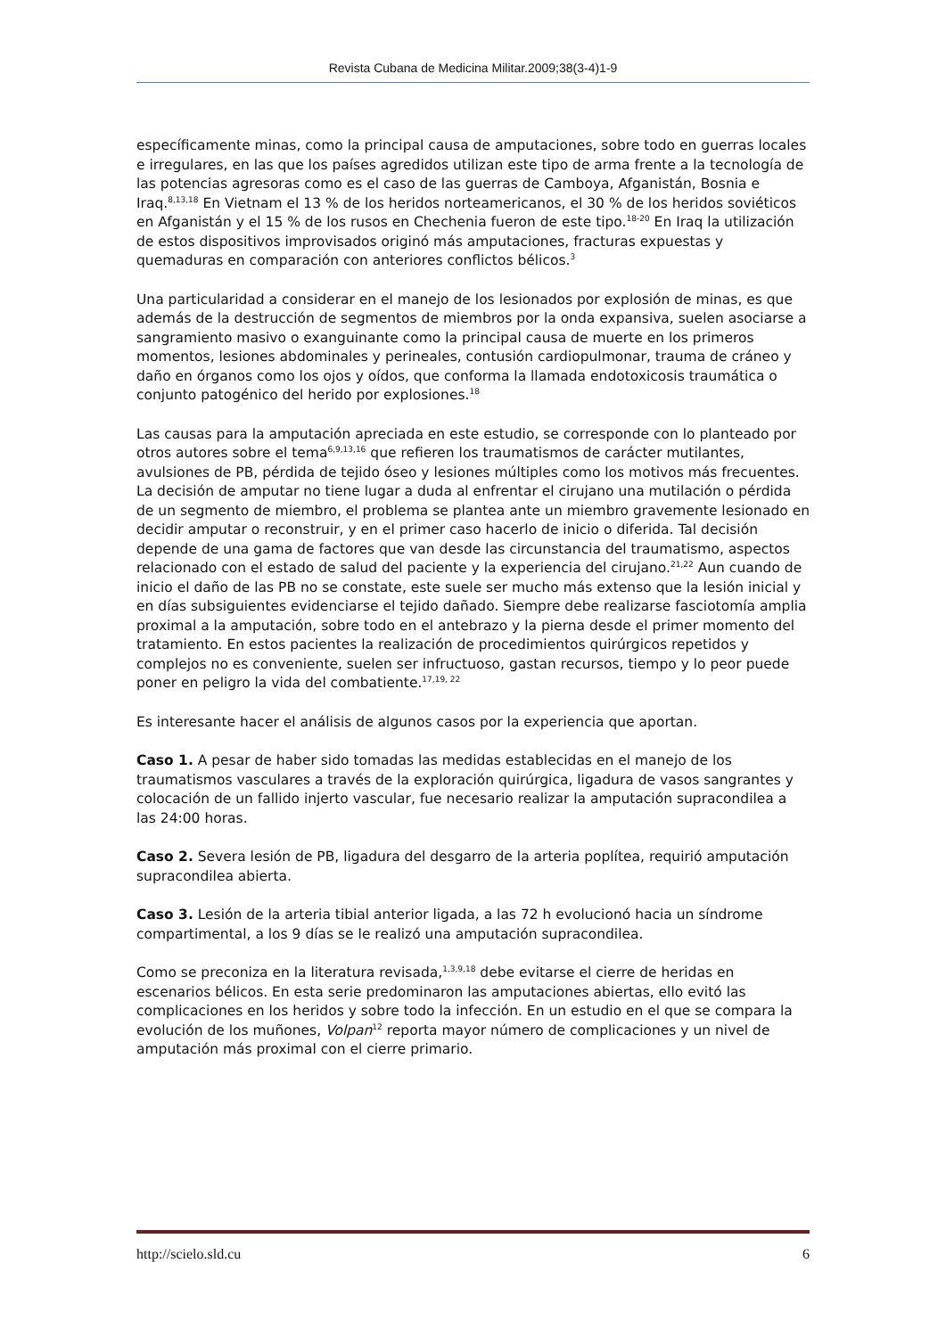Revista Cubana de Medicina Militar.2009;38(3-4)1-9
específicamente minas, como la principal causa de amputaciones, sobre todo en guerras locales e irregulares, en las que los países agredidos utilizan este tipo de arma frente a la tecnología de las potencias agresoras como es el caso de las guerras de Camboya, Afganistán, Bosnia e Iraq.<sup>8,13,18</sup> En Vietnam el 13 % de los heridos norteamericanos, el 30 % de los heridos soviéticos en Afganistán y el 15 % de los rusos en Chechenia fueron de este tipo.<sup>18-20</sup> En Iraq la utilización de estos dispositivos improvisados originó más amputaciones, fracturas expuestas y quemaduras en comparación con anteriores conflictos bélicos.<sup>3</sup>
Una particularidad a considerar en el manejo de los lesionados por explosión de minas, es que además de la destrucción de segmentos de miembros por la onda expansiva, suelen asociarse a sangramiento masivo o exanguinante como la principal causa de muerte en los primeros momentos, lesiones abdominales y perineales, contusión cardiopulmonar, trauma de cráneo y daño en órganos como los ojos y oídos, que conforma la llamada endotoxicosis traumática o conjunto patogénico del herido por explosiones.<sup>18</sup>
Las causas para la amputación apreciada en este estudio, se corresponde con lo planteado por otros autores sobre el tema<sup>6,9,13,16</sup> que refieren los traumatismos de carácter mutilantes, avulsiones de PB, pérdida de tejido óseo y lesiones múltiples como los motivos más frecuentes. La decisión de amputar no tiene lugar a duda al enfrentar el cirujano una mutilación o pérdida de un segmento de miembro, el problema se plantea ante un miembro gravemente lesionado en decidir amputar o reconstruir, y en el primer caso hacerlo de inicio o diferida. Tal decisión depende de una gama de factores que van desde las circunstancia del traumatismo, aspectos relacionado con el estado de salud del paciente y la experiencia del cirujano.<sup>21,22</sup> Aun cuando de inicio el daño de las PB no se constate, este suele ser mucho más extenso que la lesión inicial y en días subsiguientes evidenciarse el tejido dañado. Siempre debe realizarse fasciotomía amplia proximal a la amputación, sobre todo en el antebrazo y la pierna desde el primer momento del tratamiento. En estos pacientes la realización de procedimientos quirúrgicos repetidos y complejos no es conveniente, suelen ser infructuoso, gastan recursos, tiempo y lo peor puede poner en peligro la vida del combatiente.<sup>17,19, 22</sup>
Es interesante hacer el análisis de algunos casos por la experiencia que aportan.
Caso 1. A pesar de haber sido tomadas las medidas establecidas en el manejo de los traumatismos vasculares a través de la exploración quirúrgica, ligadura de vasos sangrantes y colocación de un fallido injerto vascular, fue necesario realizar la amputación supracondilea a las 24:00 horas.
Caso 2. Severa lesión de PB, ligadura del desgarro de la arteria poplítea, requirió amputación supracondilea abierta.
Caso 3. Lesión de la arteria tibial anterior ligada, a las 72 h evolucionó hacia un síndrome compartimental, a los 9 días se le realizó una amputación supracondilea.
Como se preconiza en la literatura revisada,<sup>1,3,9,18</sup> debe evitarse el cierre de heridas en escenarios bélicos. En esta serie predominaron las amputaciones abiertas, ello evitó las complicaciones en los heridos y sobre todo la infección. En un estudio en el que se compara la evolución de los muñones, Volpan<sup>12</sup> reporta mayor número de complicaciones y un nivel de amputación más proximal con el cierre primario.
http://scielo.sld.cu 6